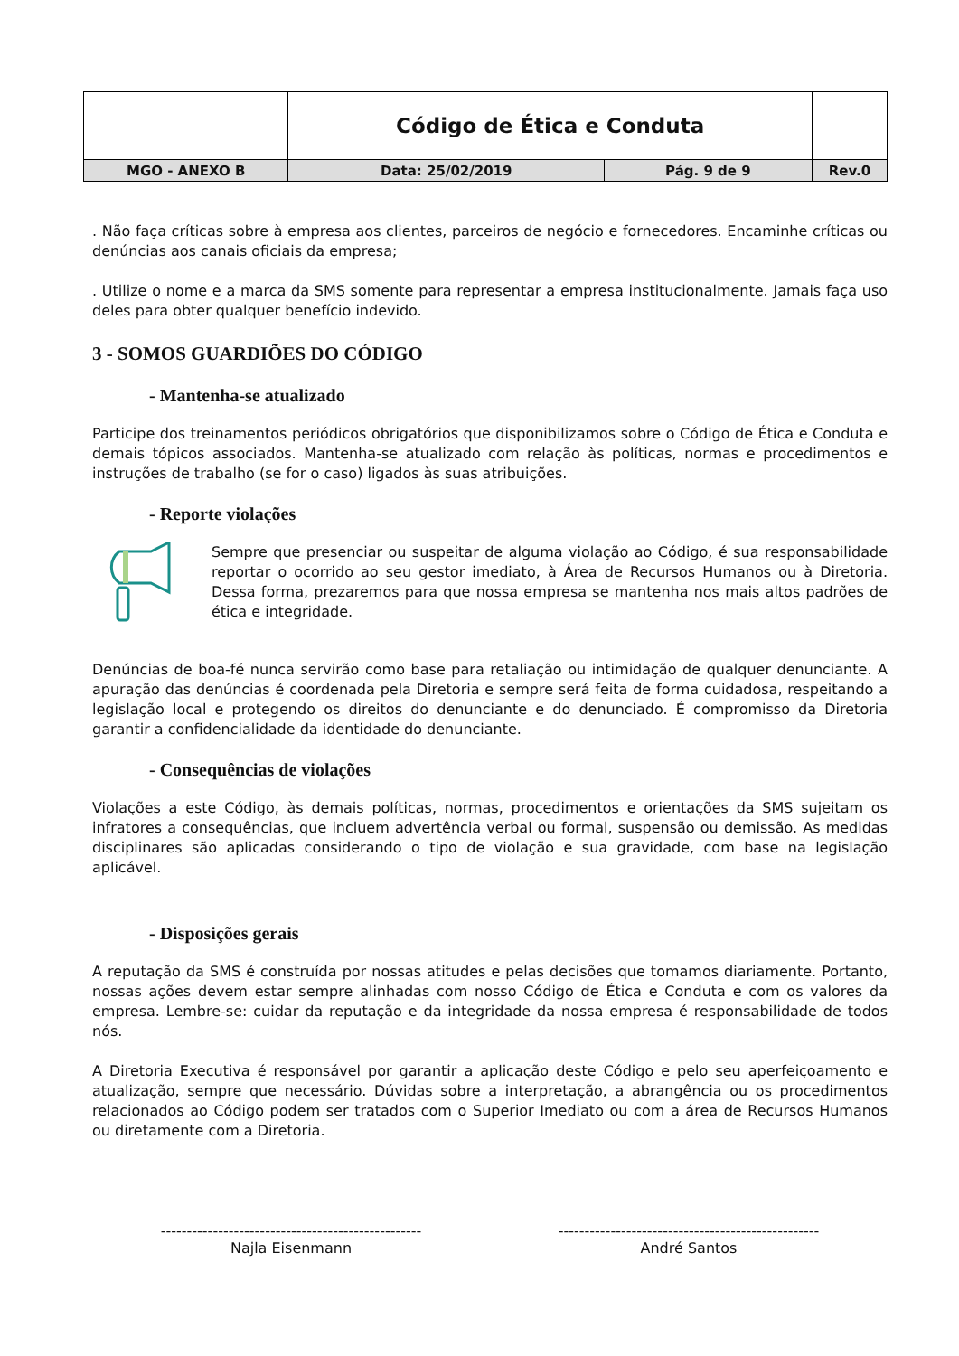| | Código de Ética e Conduta | | |
| MGO - ANEXO B | Data: 25/02/2019 | Pág. 9 de 9 | Rev.0 |
. Não faça críticas sobre à empresa aos clientes, parceiros de negócio e fornecedores. Encaminhe críticas ou denúncias aos canais oficiais da empresa;
. Utilize o nome e a marca da SMS somente para representar a empresa institucionalmente. Jamais faça uso deles para obter qualquer benefício indevido.
3 - SOMOS GUARDIÕES DO CÓDIGO
- Mantenha-se atualizado
Participe dos treinamentos periódicos obrigatórios que disponibilizamos sobre o Código de Ética e Conduta e demais tópicos associados. Mantenha-se atualizado com relação às políticas, normas e procedimentos e instruções de trabalho (se for o caso) ligados às suas atribuições.
- Reporte violações
Sempre que presenciar ou suspeitar de alguma violação ao Código, é sua responsabilidade reportar o ocorrido ao seu gestor imediato, à Área de Recursos Humanos ou à Diretoria. Dessa forma, prezaremos para que nossa empresa se mantenha nos mais altos padrões de ética e integridade.
Denúncias de boa-fé nunca servirão como base para retaliação ou intimidação de qualquer denunciante. A apuração das denúncias é coordenada pela Diretoria e sempre será feita de forma cuidadosa, respeitando a legislação local e protegendo os direitos do denunciante e do denunciado. É compromisso da Diretoria garantir a confidencialidade da identidade do denunciante.
- Consequências de violações
Violações a este Código, às demais políticas, normas, procedimentos e orientações da SMS sujeitam os infratores a consequências, que incluem advertência verbal ou formal, suspensão ou demissão. As medidas disciplinares são aplicadas considerando o tipo de violação e sua gravidade, com base na legislação aplicável.
- Disposições gerais
A reputação da SMS é construída por nossas atitudes e pelas decisões que tomamos diariamente. Portanto, nossas ações devem estar sempre alinhadas com nosso Código de Ética e Conduta e com os valores da empresa. Lembre-se: cuidar da reputação e da integridade da nossa empresa é responsabilidade de todos nós.
A Diretoria Executiva é responsável por garantir a aplicação deste Código e pelo seu aperfeiçoamento e atualização, sempre que necessário. Dúvidas sobre a interpretação, a abrangência ou os procedimentos relacionados ao Código podem ser tratados com o Superior Imediato ou com a área de Recursos Humanos ou diretamente com a Diretoria.
--------------------------------------------------
Najla Eisenmann
--------------------------------------------------
André Santos